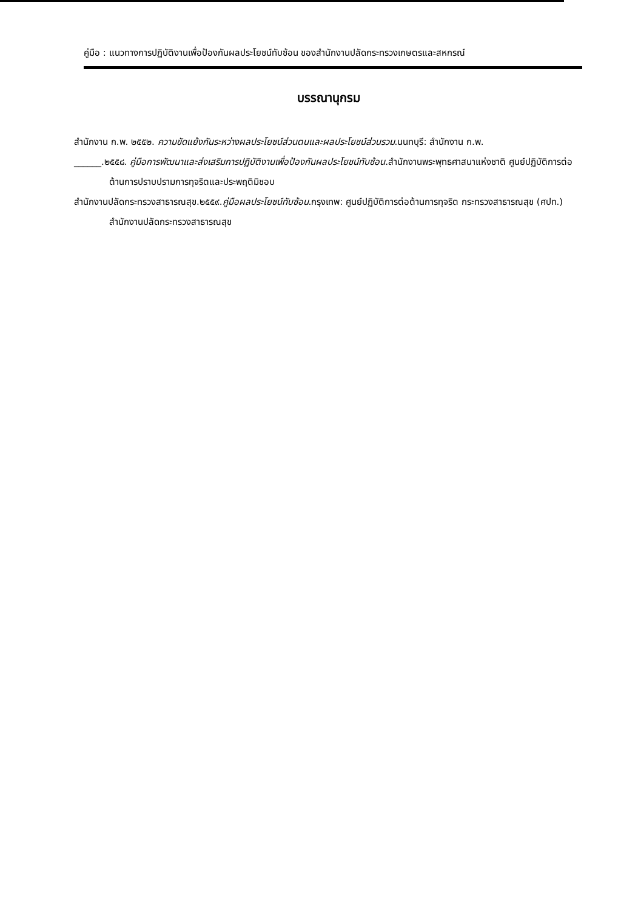คู่มือ : แนวทางการปฏิบัติงานเพื่อป้องกันผลประโยชน์ทับซ้อน ของสำนักงานปลัดกระทรวงเกษตรและสหกรณ์
บรรณานุกรม
สำนักงาน ก.พ. ๒๕๕๒. ความขัดแย้งกันระหว่างผลประโยชน์ส่วนตนและผลประโยชน์ส่วนรวม.นนทบุรี: สำนักงาน ก.พ.
______.๒๕๕๘. คู่มือการพัฒนาและส่งเสริมการปฏิบัติงานเพื่อป้องกันผลประโยชน์ทับซ้อน.สำนักงานพระพุทธศาสนาแห่งชาติ ศูนย์ปฏิบัติการต่อต้านการปราบปรามการทุจริตและประพฤติมิชอบ
สำนักงานปลัดกระทรวงสาธารณสุข.๒๕๕๙.คู่มือผลประโยชน์ทับซ้อน.กรุงเทพ: ศูนย์ปฏิบัติการต่อต้านการทุจริต กระทรวงสาธารณสุข (ศปท.) สำนักงานปลัดกระทรวงสาธารณสุข